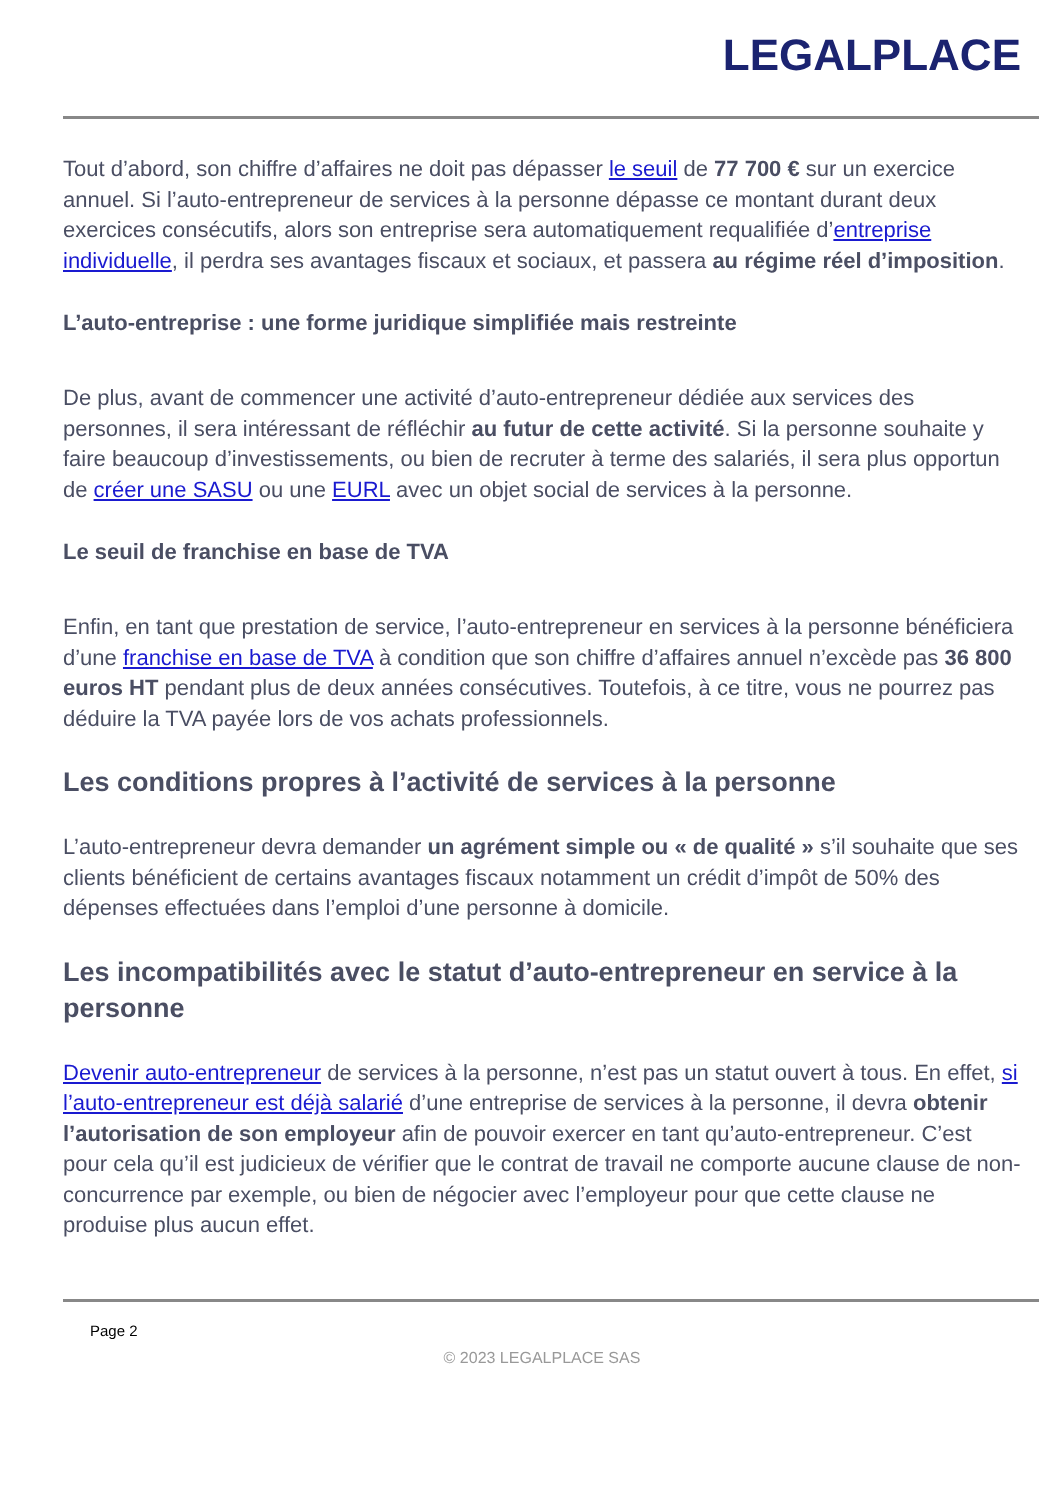LEGALPLACE
Tout d’abord, son chiffre d’affaires ne doit pas dépasser le seuil de 77 700 € sur un exercice annuel. Si l’auto-entrepreneur de services à la personne dépasse ce montant durant deux exercices consécutifs, alors son entreprise sera automatiquement requalifiée d’entreprise individuelle, il perdra ses avantages fiscaux et sociaux, et passera au régime réel d’imposition.
L’auto-entreprise : une forme juridique simplifiée mais restreinte
De plus, avant de commencer une activité d’auto-entrepreneur dédiée aux services des personnes, il sera intéressant de réfléchir au futur de cette activité. Si la personne souhaite y faire beaucoup d’investissements, ou bien de recruter à terme des salariés, il sera plus opportun de créer une SASU ou une EURL avec un objet social de services à la personne.
Le seuil de franchise en base de TVA
Enfin, en tant que prestation de service, l’auto-entrepreneur en services à la personne bénéficiera d’une franchise en base de TVA à condition que son chiffre d’affaires annuel n’excède pas 36 800 euros HT pendant plus de deux années consécutives. Toutefois, à ce titre, vous ne pourrez pas déduire la TVA payée lors de vos achats professionnels.
Les conditions propres à l’activité de services à la personne
L’auto-entrepreneur devra demander un agrément simple ou « de qualité » s’il souhaite que ses clients bénéficient de certains avantages fiscaux notamment un crédit d’impôt de 50% des dépenses effectuées dans l’emploi d’une personne à domicile.
Les incompatibilités avec le statut d’auto-entrepreneur en service à la personne
Devenir auto-entrepreneur de services à la personne, n’est pas un statut ouvert à tous. En effet, si l’auto-entrepreneur est déjà salarié d’une entreprise de services à la personne, il devra obtenir l’autorisation de son employeur afin de pouvoir exercer en tant qu’auto-entrepreneur. C’est pour cela qu’il est judicieux de vérifier que le contrat de travail ne comporte aucune clause de non-concurrence par exemple, ou bien de négocier avec l’employeur pour que cette clause ne produise plus aucun effet.
Page 2
© 2023 LEGALPLACE SAS